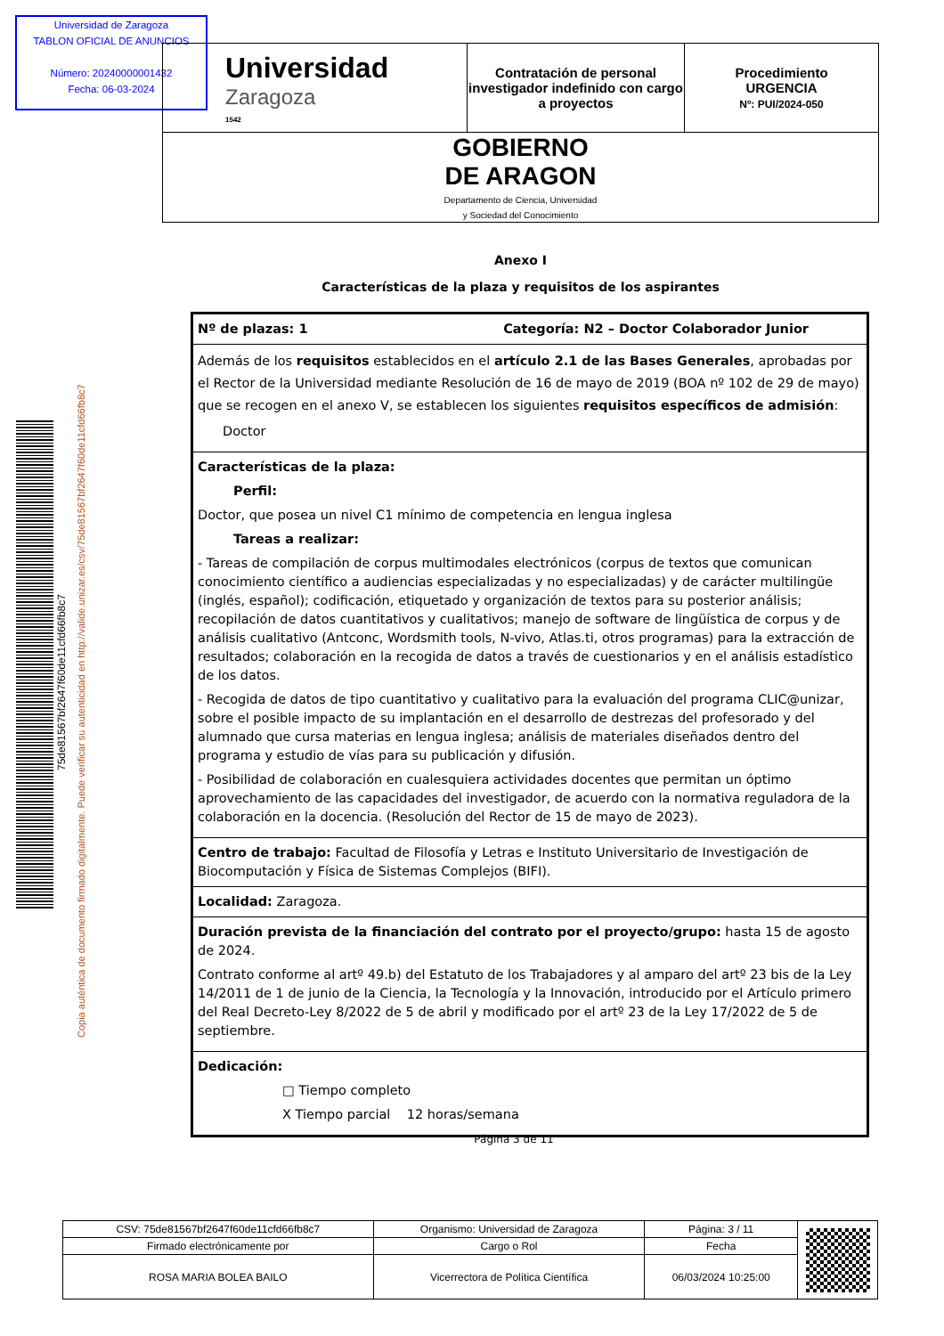Universidad de Zaragoza
TABLON OFICIAL DE ANUNCIOS
Número: 20240000001432
Fecha: 06-03-2024
| Universidad Zaragoza 1542 | Contratación de personal investigador indefinido con cargo a proyectos | Procedimiento URGENCIA Nº: PUI/2024-050 |
| GOBIERNO DE ARAGON Departamento de Ciencia, Universidad y Sociedad del Conocimiento | | |
Anexo I
Características de la plaza y requisitos de los aspirantes
| Nº de plazas: 1 Categoría: N2 – Doctor Colaborador Junior |
| Además de los requisitos establecidos en el artículo 2.1 de las Bases Generales , aprobadas por el Rector de la Universidad mediante Resolución de 16 de mayo de 2019 (BOA nº 102 de 29 de mayo) que se recogen en el anexo V, se establecen los siguientes requisitos específicos de admisión : Doctor |
| Características de la plaza: Perfil: Doctor, que posea un nivel C1 mínimo de competencia en lengua inglesa Tareas a realizar: - Tareas de compilación de corpus multimodales electrónicos (corpus de textos que comunican conocimiento científico a audiencias especializadas y no especializadas) y de carácter multilingüe (inglés, español); codificación, etiquetado y organización de textos para su posterior análisis; recopilación de datos cuantitativos y cualitativos; manejo de software de lingüística de corpus y de análisis cualitativo (Antconc, Wordsmith tools, N-vivo, Atlas.ti, otros programas) para la extracción de resultados; colaboración en la recogida de datos a través de cuestionarios y en el análisis estadístico de los datos. - Recogida de datos de tipo cuantitativo y cualitativo para la evaluación del programa CLIC@unizar, sobre el posible impacto de su implantación en el desarrollo de destrezas del profesorado y del alumnado que cursa materias en lengua inglesa; análisis de materiales diseñados dentro del programa y estudio de vías para su publicación y difusión. - Posibilidad de colaboración en cualesquiera actividades docentes que permitan un óptimo aprovechamiento de las capacidades del investigador, de acuerdo con la normativa reguladora de la colaboración en la docencia. (Resolución del Rector de 15 de mayo de 2023). |
| Centro de trabajo: Facultad de Filosofía y Letras e Instituto Universitario de Investigación de Biocomputación y Física de Sistemas Complejos (BIFI). |
| Localidad: Zaragoza. |
| Duración prevista de la financiación del contrato por el proyecto/grupo: hasta 15 de agosto de 2024. Contrato conforme al artº 49.b) del Estatuto de los Trabajadores y al amparo del artº 23 bis de la Ley 14/2011 de 1 de junio de la Ciencia, la Tecnología y la Innovación, introducido por el Artículo primero del Real Decreto-Ley 8/2022 de 5 de abril y modificado por el artº 23 de la Ley 17/2022 de 5 de septiembre. |
| Dedicación: □ Tiempo completo X Tiempo parcial 12 horas/semana |
Página 3 de 11
Copia auténtica de documento firmado digitalmente. Puede verificar su autenticidad en http://valide.unizar.es/csv/75de81567bf2647f60de11cfd66fb8c7
75de81567bf2647f60de11cfd66fb8c7
| CSV: 75de81567bf2647f60de11cfd66fb8c7 | Organismo: Universidad de Zaragoza | Página: 3 / 11 | |
| Firmado electrónicamente por | Cargo o Rol | Fecha | |
| ROSA MARIA BOLEA BAILO | Vicerrectora de Política Científica | 06/03/2024 10:25:00 | |